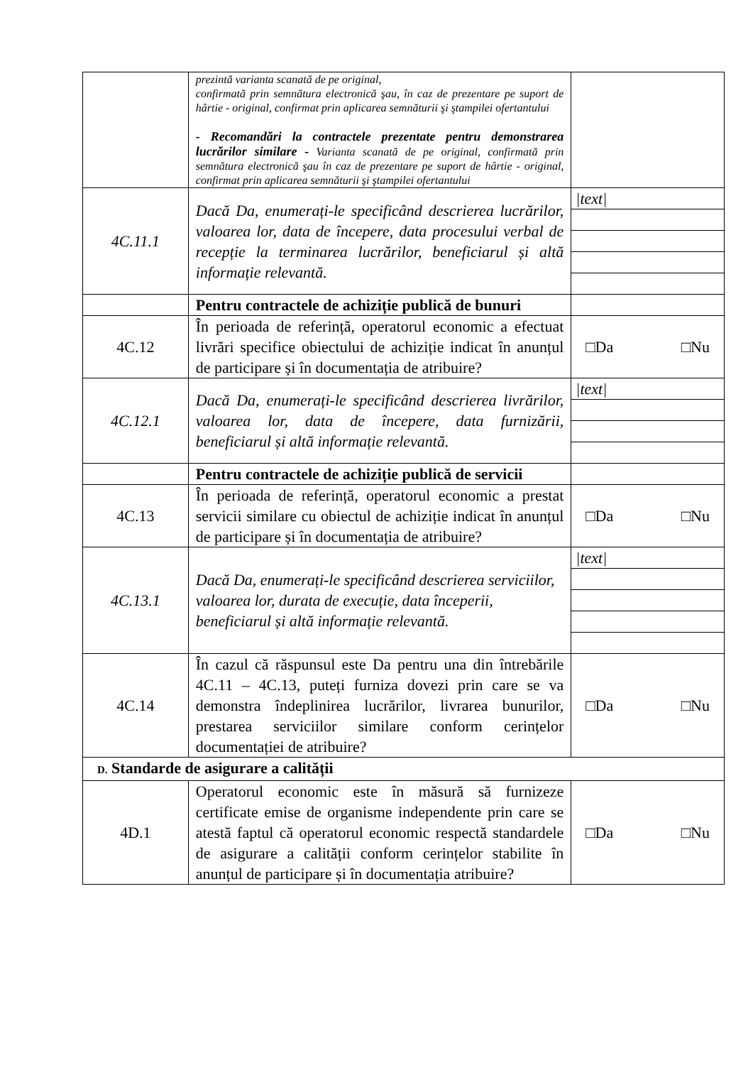| | prezintă varianta scanată de pe original, confirmată prin semnătura electronică şau, în caz de prezentare pe suport de hârtie - original, confirmat prin aplicarea semnăturii şi ştampilei ofertantului - Recomandări la contractele prezentate pentru demonstrarea lucrărilor similare - Varianta scanată de pe original, confirmată prin semnătura electronică şau în caz de prezentare pe suport de hârtie - original, confirmat prin aplicarea semnăturii şi ştampilei ofertantului | |
| 4C.11.1 | Dacă Da, enumerați-le specificând descrierea lucrărilor, valoarea lor, data de începere, data procesului verbal de recepție la terminarea lucrărilor, beneficiarul și altă informație relevantă. | /text/ |
| | Pentru contractele de achiziție publică de bunuri | |
| 4C.12 | În perioada de referință, operatorul economic a efectuat livrări specifice obiectului de achiziție indicat în anunțul de participare și în documentația de atribuire? | □Da □Nu |
| 4C.12.1 | Dacă Da, enumerați-le specificând descrierea livrărilor, valoarea lor, data de începere, data furnizării, beneficiarul și altă informație relevantă. | /text/ |
| | Pentru contractele de achiziție publică de servicii | |
| 4C.13 | În perioada de referință, operatorul economic a prestat servicii similare cu obiectul de achiziție indicat în anunțul de participare și în documentația de atribuire? | □Da □Nu |
| 4C.13.1 | Dacă Da, enumerați-le specificând descrierea serviciilor, valoarea lor, durata de execuție, data începerii, beneficiarul și altă informație relevantă. | /text/ |
| 4C.14 | În cazul că răspunsul este Da pentru una din întrebările 4C.11 – 4C.13, puteți furniza dovezi prin care se va demonstra îndeplinirea lucrărilor, livrarea bunurilor, prestarea serviciilor similare conform cerințelor documentației de atribuire? | □Da □Nu |
| D. Standarde de asigurare a calității | | |
| 4D.1 | Operatorul economic este în măsură să furnizeze certificate emise de organisme independente prin care se atestă faptul că operatorul economic respectă standardele de asigurare a calității conform cerințelor stabilite în anunțul de participare și în documentația atribuire? | □Da □Nu |